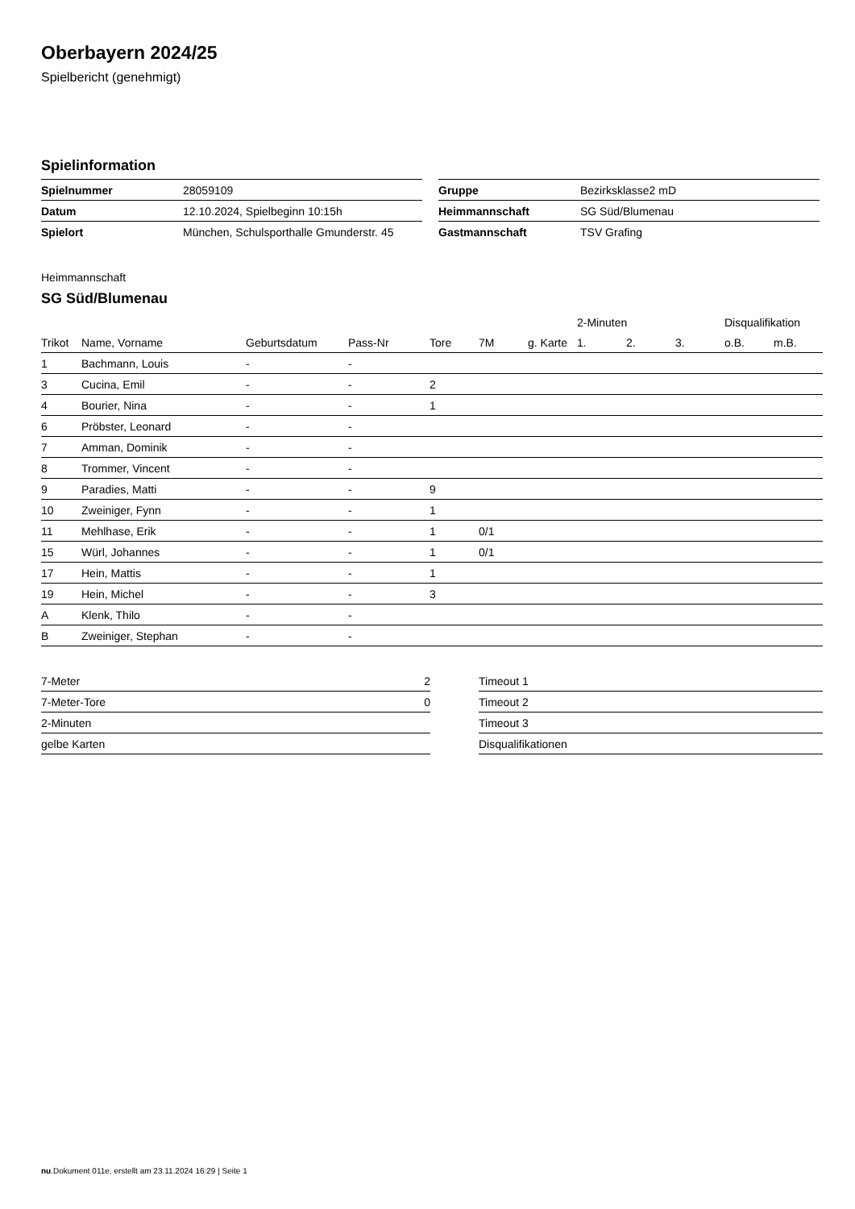Oberbayern 2024/25
Spielbericht (genehmigt)
Spielinformation
| Spielnummer | 28059109 |
| Datum | 12.10.2024, Spielbeginn 10:15h |
| Spielort | München, Schulsporthalle Gmunderstr. 45 |
| Gruppe | Bezirksklasse2 mD |
| Heimmannschaft | SG Süd/Blumenau |
| Gastmannschaft | TSV Grafing |
Heimmannschaft
SG Süd/Blumenau
| | | | | | | | 2-Minuten | | | Disqualifikation | |
| --- | --- | --- | --- | --- | --- | --- | --- | --- | --- | --- | --- |
| Trikot | Name, Vorname | Geburtsdatum | Pass-Nr | Tore | 7M | g. Karte | 1. | 2. | 3. | o.B. | m.B. |
| 1 | Bachmann, Louis | - | - | | | | | | | | |
| 3 | Cucina, Emil | - | - | 2 | | | | | | | |
| 4 | Bourier, Nina | - | - | 1 | | | | | | | |
| 6 | Pröbster, Leonard | - | - | | | | | | | | |
| 7 | Amman, Dominik | - | - | | | | | | | | |
| 8 | Trommer, Vincent | - | - | | | | | | | | |
| 9 | Paradies, Matti | - | - | 9 | | | | | | | |
| 10 | Zweiniger, Fynn | - | - | 1 | | | | | | | |
| 11 | Mehlhase, Erik | - | - | 1 | 0/1 | | | | | | |
| 15 | Würl, Johannes | - | - | 1 | 0/1 | | | | | | |
| 17 | Hein, Mattis | - | - | 1 | | | | | | | |
| 19 | Hein, Michel | - | - | 3 | | | | | | | |
| A | Klenk, Thilo | - | - | | | | | | | | |
| B | Zweiniger, Stephan | - | - | | | | | | | | |
| 7-Meter | 2 |
| 7-Meter-Tore | 0 |
| 2-Minuten | |
| gelbe Karten | |
| Timeout 1 |
| Timeout 2 |
| Timeout 3 |
| Disqualifikationen |
nu.Dokument 011e, erstellt am 23.11.2024 16:29 | Seite 1